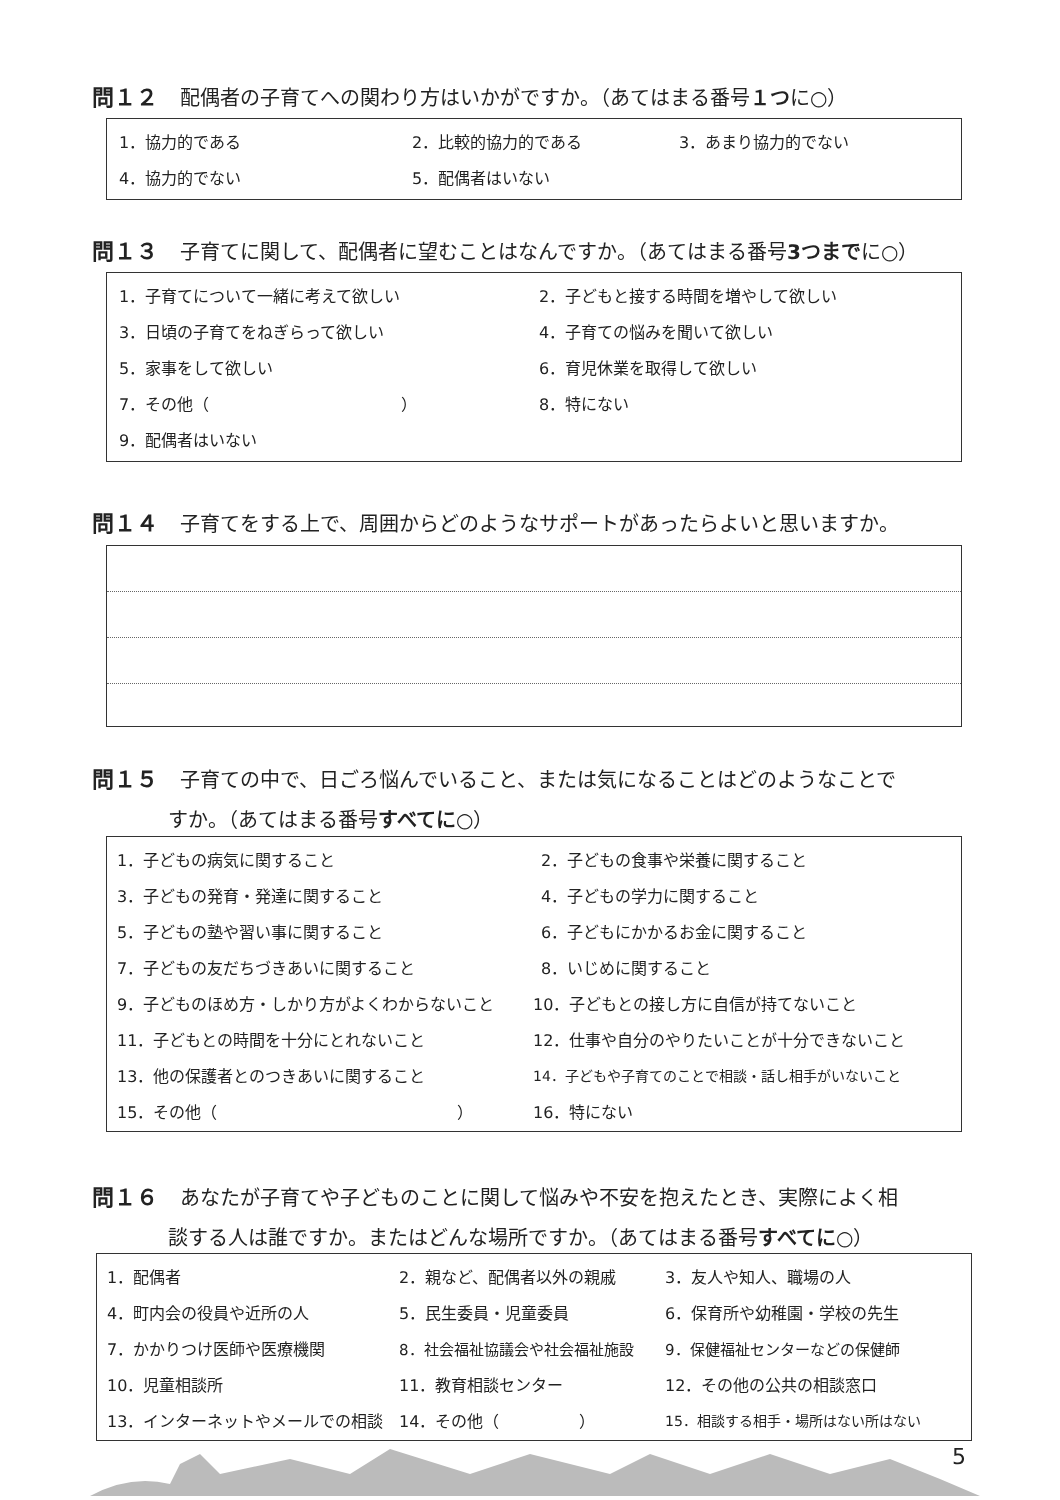問１２ 配偶者の子育てへの関わり方はいかがですか。（あてはまる番号１つに○）
1．協力的である 2．比較的協力的である 3．あまり協力的でない
4．協力的でない 5．配偶者はいない
問１３ 子育てに関して、配偶者に望むことはなんですか。（あてはまる番号3つまでに○）
1．子育てについて一緒に考えて欲しい 2．子どもと接する時間を増やして欲しい
3．日頃の子育てをねぎらって欲しい 4．子育ての悩みを聞いて欲しい
5．家事をして欲しい 6．育児休業を取得して欲しい
7．その他（　　　　　　　　　　　　） 8．特にない
9．配偶者はいない
問１４ 子育てをする上で、周囲からどのようなサポートがあったらよいと思いますか。
問１５ 子育ての中で、日ごろ悩んでいること、または気になることはどのようなことで
すか。（あてはまる番号すべてに○）
1．子どもの病気に関すること 2．子どもの食事や栄養に関すること
3．子どもの発育・発達に関すること 4．子どもの学力に関すること
5．子どもの塾や習い事に関すること 6．子どもにかかるお金に関すること
7．子どもの友だちづきあいに関すること 8．いじめに関すること
9．子どものほめ方・しかり方がよくわからないこと 10．子どもとの接し方に自信が持てないこと
11．子どもとの時間を十分にとれないこと 12．仕事や自分のやりたいことが十分できないこと
13．他の保護者とのつきあいに関すること 14．子どもや子育てのことで相談・話し相手がいないこと
15．その他（　　　　　　　　　　　　　　　） 16．特にない
問１６ あなたが子育てや子どものことに関して悩みや不安を抱えたとき、実際によく相
談する人は誰ですか。またはどんな場所ですか。（あてはまる番号すべてに○）
1．配偶者 2．親など、配偶者以外の親戚 3．友人や知人、職場の人
4．町内会の役員や近所の人 5．民生委員・児童委員 6．保育所や幼稚園・学校の先生
7．かかりつけ医師や医療機関 8．社会福祉協議会や社会福祉施設 9．保健福祉センターなどの保健師
10．児童相談所 11．教育相談センター 12．その他の公共の相談窓口
13．インターネットやメールでの相談 14．その他（　　　　　） 15．相談する相手・場所はない所はない
5